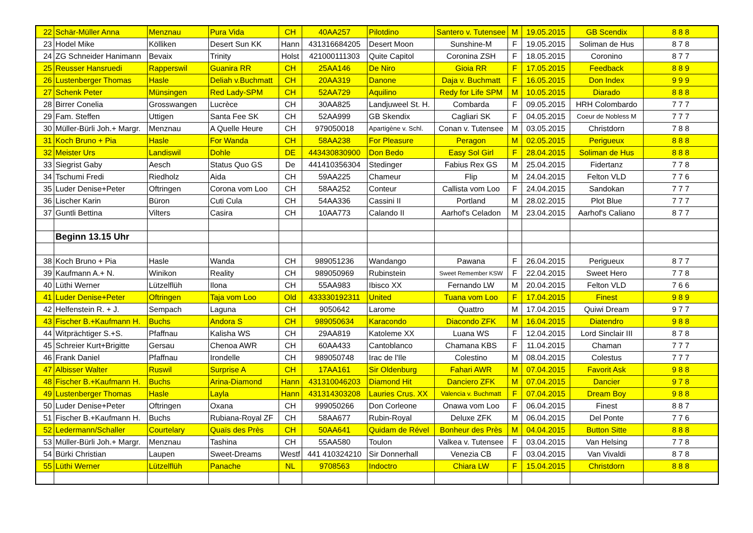| 22 | Schär-Müller Anna | Menznau | Pura Vida | CH | 40AA257 | Pilotdino | Santero v. Tutensee | M | 19.05.2015 | GB Scendix | 8 8 8 |
| 23 | Hodel Mike | Kölliken | Desert Sun KK | Hann | 431316684205 | Desert Moon | Sunshine-M | F | 19.05.2015 | Soliman de Hus | 8 7 8 |
| 24 | ZG Schneider Hanimann | Bevaix | Trinity | Holst | 421000111303 | Quite Capitol | Coronina ZSH | F | 18.05.2015 | Coronino | 8 7 7 |
| 25 | Reusser Hansruedi | Rapperswil | Guanira RR | CH | 25AA146 | De Niro | Gioia RR | F | 17.05.2015 | Feedback | 8 8 9 |
| 26 | Lustenberger Thomas | Hasle | Deliah v.Buchmatt | CH | 20AA319 | Danone | Daja v. Buchmatt | F | 16.05.2015 | Don Index | 9 9 9 |
| 27 | Schenk Peter | Münsingen | Red Lady-SPM | CH | 52AA729 | Aquilino | Redy for Life SPM | M | 10.05.2015 | Diarado | 8 8 8 |
| 28 | Birrer Conelia | Grosswangen | Lucrèce | CH | 30AA825 | Landjuweel St. H. | Combarda | F | 09.05.2015 | HRH Colombardo | 7 7 7 |
| 29 | Fam. Steffen | Uttigen | Santa Fee SK | CH | 52AA999 | GB Skendix | Cagliari SK | F | 04.05.2015 | Coeur de Nobless M | 7 7 7 |
| 30 | Müller-Bürli Joh.+ Margr. | Menznau | A Quelle Heure | CH | 979050018 | Apartigène v. Schl. | Conan v. Tutensee | M | 03.05.2015 | Christdorn | 7 8 8 |
| 31 | Koch Bruno + Pia | Hasle | For Wanda | CH | 58AA238 | For Pleasure | Peragon | M | 02.05.2015 | Perigueux | 8 8 8 |
| 32 | Meister Urs | Landiswil | Dohle | DE | 443430830900 | Don Bedo | Easy Sol Girl | F | 28.04.2015 | Soliman de Hus | 8 8 8 |
| 33 | Siegrist Gaby | Aesch | Status Quo GS | De | 441410356304 | Stedinger | Fabius Rex GS | M | 25.04.2015 | Fidertanz | 7 7 8 |
| 34 | Tschumi Fredi | Riedholz | Aida | CH | 59AA225 | Chameur | Flip | M | 24.04.2015 | Felton VLD | 7 7 6 |
| 35 | Luder Denise+Peter | Oftringen | Corona vom Loo | CH | 58AA252 | Conteur | Callista vom Loo | F | 24.04.2015 | Sandokan | 7 7 7 |
| 36 | Lischer Karin | Büron | Cuti Cula | CH | 54AA336 | Cassini II | Portland | M | 28.02.2015 | Plot Blue | 7 7 7 |
| 37 | Guntli Bettina | Vilters | Casira | CH | 10AA773 | Calando II | Aarhof's Celadon | M | 23.04.2015 | Aarhof's Caliano | 8 7 7 |
| | Beginn 13.15 Uhr | | | | | | | | | | |
| 38 | Koch Bruno + Pia | Hasle | Wanda | CH | 989051236 | Wandango | Pawana | F | 26.04.2015 | Perigueux | 8 7 7 |
| 39 | Kaufmann A.+ N. | Winikon | Reality | CH | 989050969 | Rubinstein | Sweet Remember KSW | F | 22.04.2015 | Sweet Hero | 7 7 8 |
| 40 | Lüthi Werner | Lützelflüh | Ilona | CH | 55AA983 | Ibisco XX | Fernando LW | M | 20.04.2015 | Felton VLD | 7 6 6 |
| 41 | Luder Denise+Peter | Oftringen | Taja vom Loo | Old | 433330192311 | United | Tuana vom Loo | F | 17.04.2015 | Finest | 9 8 9 |
| 42 | Helfenstein R. + J. | Sempach | Laguna | CH | 9050642 | Larome | Quattro | M | 17.04.2015 | Quiwi Dream | 9 7 7 |
| 43 | Fischer B.+Kaufmann H. | Buchs | Andora S | CH | 989050634 | Karacondo | Diacondo ZFK | M | 16.04.2015 | Diatendro | 9 8 8 |
| 44 | Witprächtiger S.+S. | Pfaffnau | Kalisha WS | CH | 29AA819 | Katoleme XX | Luana WS | F | 12.04.2015 | Lord Sinclair III | 8 7 8 |
| 45 | Schreier Kurt+Brigitte | Gersau | Chenoa AWR | CH | 60AA433 | Cantoblanco | Chamana KBS | F | 11.04.2015 | Chaman | 7 7 7 |
| 46 | Frank Daniel | Pfaffnau | Irondelle | CH | 989050748 | Irac de l'Ile | Colestino | M | 08.04.2015 | Colestus | 7 7 7 |
| 47 | Albisser Walter | Ruswil | Surprise A | CH | 17AA161 | Sir Oldenburg | Fahari AWR | M | 07.04.2015 | Favorit Ask | 9 8 8 |
| 48 | Fischer B.+Kaufmann H. | Buchs | Arina-Diamond | Hann | 431310046203 | Diamond Hit | Danciero ZFK | M | 07.04.2015 | Dancier | 9 7 8 |
| 49 | Lustenberger Thomas | Hasle | Layla | Hann | 431314303208 | Lauries Crus. XX | Valencia v. Buchmatt | F | 07.04.2015 | Dream Boy | 9 8 8 |
| 50 | Luder Denise+Peter | Oftringen | Oxana | CH | 999050266 | Don Corleone | Onawa vom Loo | F | 06.04.2015 | Finest | 8 8 7 |
| 51 | Fischer B.+Kaufmann H. | Buchs | Rubiana-Royal ZF | CH | 58AA677 | Rubin-Royal | Deluxe ZFK | M | 06.04.2015 | Del Ponte | 7 7 6 |
| 52 | Ledermann/Schaller | Courtelary | Quaïs des Près | CH | 50AA641 | Quidam de Rével | Bonheur des Près | M | 04.04.2015 | Button Sitte | 8 8 8 |
| 53 | Müller-Bürli Joh.+ Margr. | Menznau | Tashina | CH | 55AA580 | Toulon | Valkea v. Tutensee | F | 03.04.2015 | Van Helsing | 7 7 8 |
| 54 | Bürki Christian | Laupen | Sweet-Dreams | Westf | 441 410324210 | Sir Donnerhall | Venezia CB | F | 03.04.2015 | Van Vivaldi | 8 7 8 |
| 55 | Lüthi Werner | Lützelflüh | Panache | NL | 9708563 | Indoctro | Chiara LW | F | 15.04.2015 | Christdorn | 8 8 8 |